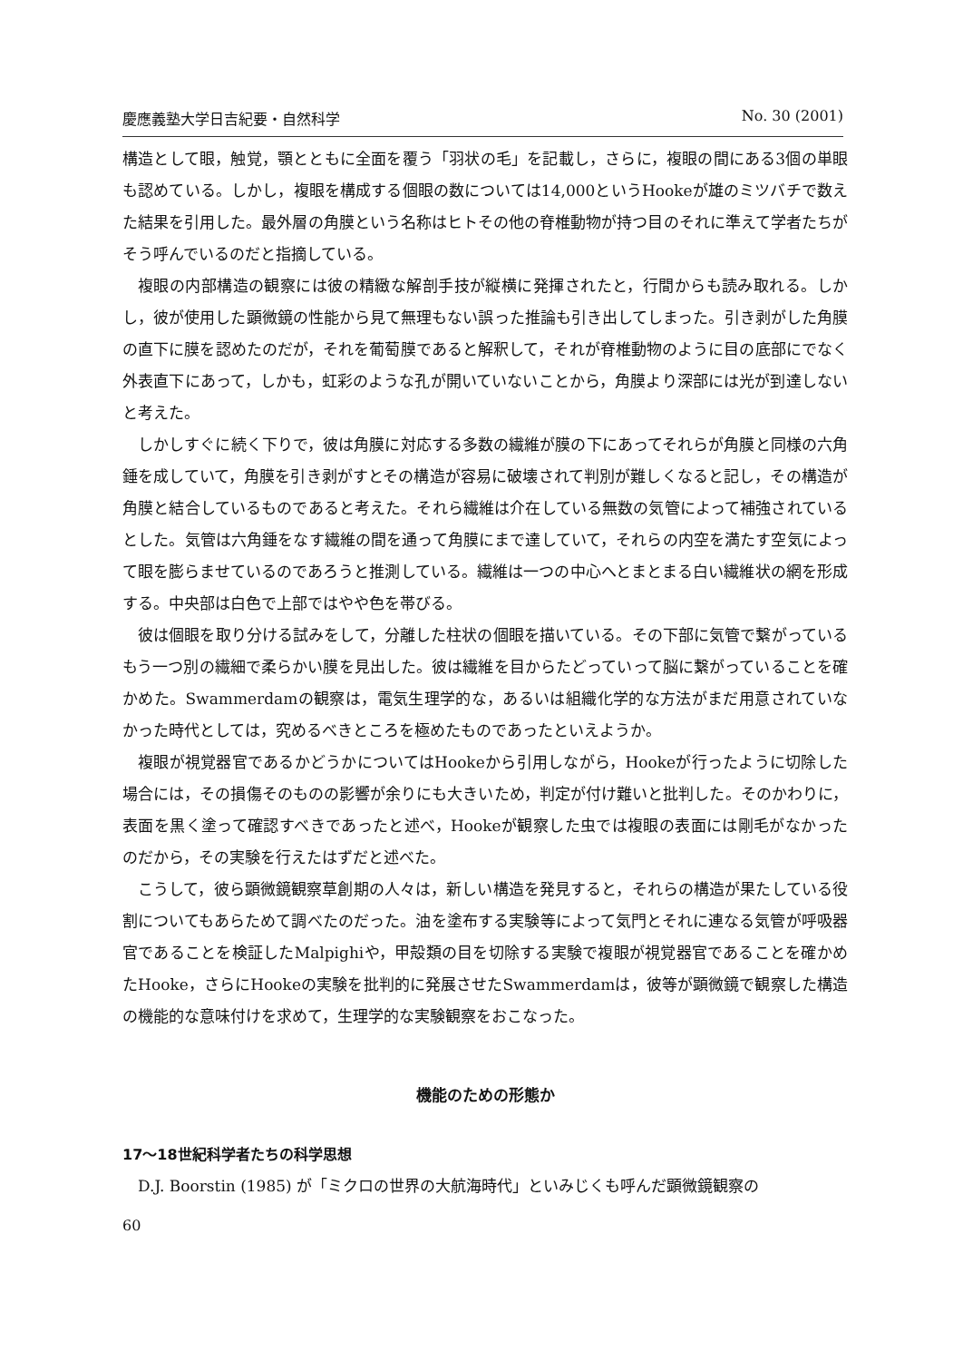慶應義塾大学日吉紀要・自然科学 No. 30 (2001)
構造として眼，触覚，顎とともに全面を覆う「羽状の毛」を記載し，さらに，複眼の間にある3個の単眼も認めている。しかし，複眼を構成する個眼の数については14,000というHookeが雄のミツバチで数えた結果を引用した。最外層の角膜という名称はヒトその他の脊椎動物が持つ目のそれに準えて学者たちがそう呼んでいるのだと指摘している。
複眼の内部構造の観察には彼の精緻な解剖手技が縦横に発揮されたと，行間からも読み取れる。しかし，彼が使用した顕微鏡の性能から見て無理もない誤った推論も引き出してしまった。引き剥がした角膜の直下に膜を認めたのだが，それを葡萄膜であると解釈して，それが脊椎動物のように目の底部にでなく外表直下にあって，しかも，虹彩のような孔が開いていないことから，角膜より深部には光が到達しないと考えた。
しかしすぐに続く下りで，彼は角膜に対応する多数の繊維が膜の下にあってそれらが角膜と同様の六角錘を成していて，角膜を引き剥がすとその構造が容易に破壊されて判別が難しくなると記し，その構造が角膜と結合しているものであると考えた。それら繊維は介在している無数の気管によって補強されているとした。気管は六角錘をなす繊維の間を通って角膜にまで達していて，それらの内空を満たす空気によって眼を膨らませているのであろうと推測している。繊維は一つの中心へとまとまる白い繊維状の網を形成する。中央部は白色で上部ではやや色を帯びる。
彼は個眼を取り分ける試みをして，分離した柱状の個眼を描いている。その下部に気管で繋がっているもう一つ別の繊細で柔らかい膜を見出した。彼は繊維を目からたどっていって脳に繋がっていることを確かめた。Swammerdamの観察は，電気生理学的な，あるいは組織化学的な方法がまだ用意されていなかった時代としては，究めるべきところを極めたものであったといえようか。
複眼が視覚器官であるかどうかについてはHookeから引用しながら，Hookeが行ったように切除した場合には，その損傷そのものの影響が余りにも大きいため，判定が付け難いと批判した。そのかわりに，表面を黒く塗って確認すべきであったと述べ，Hookeが観察した虫では複眼の表面には剛毛がなかったのだから，その実験を行えたはずだと述べた。
こうして，彼ら顕微鏡観察草創期の人々は，新しい構造を発見すると，それらの構造が果たしている役割についてもあらためて調べたのだった。油を塗布する実験等によって気門とそれに連なる気管が呼吸器官であることを検証したMalpighiや，甲殻類の目を切除する実験で複眼が視覚器官であることを確かめたHooke，さらにHookeの実験を批判的に発展させたSwammerdamは，彼等が顕微鏡で観察した構造の機能的な意味付けを求めて，生理学的な実験観察をおこなった。
機能のための形態か
17〜18世紀科学者たちの科学思想
D.J. Boorstin (1985) が「ミクロの世界の大航海時代」といみじくも呼んだ顕微鏡観察の
60